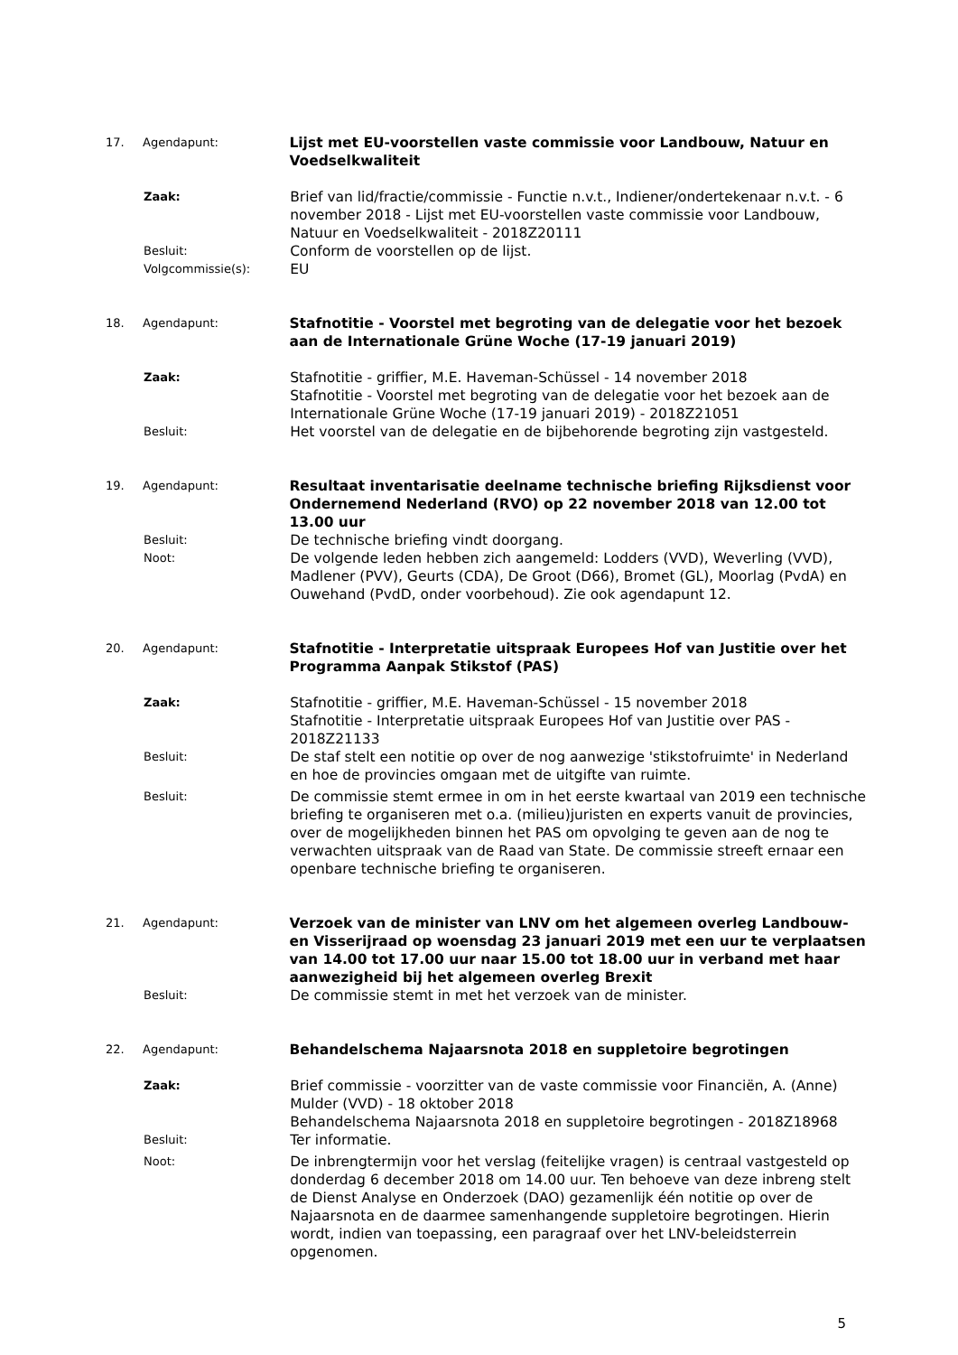17. Agendapunt:
Lijst met EU-voorstellen vaste commissie voor Landbouw, Natuur en Voedselkwaliteit
Zaak:
Brief van lid/fractie/commissie - Functie n.v.t., Indiener/ondertekenaar n.v.t. - 6 november 2018 - Lijst met EU-voorstellen vaste commissie voor Landbouw, Natuur en Voedselkwaliteit - 2018Z20111
Besluit:
Conform de voorstellen op de lijst.
Volgcommissie(s):
EU
18. Agendapunt:
Stafnotitie - Voorstel met begroting van de delegatie voor het bezoek aan de Internationale Grüne Woche (17-19 januari 2019)
Zaak:
Stafnotitie - griffier, M.E. Haveman-Schüssel - 14 november 2018
Stafnotitie - Voorstel met begroting van de delegatie voor het bezoek aan de Internationale Grüne Woche (17-19 januari 2019) - 2018Z21051
Besluit:
Het voorstel van de delegatie en de bijbehorende begroting zijn vastgesteld.
19. Agendapunt:
Resultaat inventarisatie deelname technische briefing Rijksdienst voor Ondernemend Nederland (RVO) op 22 november 2018 van 12.00 tot 13.00 uur
Besluit:
De technische briefing vindt doorgang.
Noot:
De volgende leden hebben zich aangemeld: Lodders (VVD), Weverling (VVD), Madlener (PVV), Geurts (CDA), De Groot (D66), Bromet (GL), Moorlag (PvdA) en Ouwehand (PvdD, onder voorbehoud). Zie ook agendapunt 12.
20. Agendapunt:
Stafnotitie - Interpretatie uitspraak Europees Hof van Justitie over het Programma Aanpak Stikstof (PAS)
Zaak:
Stafnotitie - griffier, M.E. Haveman-Schüssel - 15 november 2018
Stafnotitie - Interpretatie uitspraak Europees Hof van Justitie over PAS - 2018Z21133
Besluit:
De staf stelt een notitie op over de nog aanwezige 'stikstofruimte' in Nederland en hoe de provincies omgaan met de uitgifte van ruimte.
Besluit:
De commissie stemt ermee in om in het eerste kwartaal van 2019 een technische briefing te organiseren met o.a. (milieu)juristen en experts vanuit de provincies, over de mogelijkheden binnen het PAS om opvolging te geven aan de nog te verwachten uitspraak van de Raad van State. De commissie streeft ernaar een openbare technische briefing te organiseren.
21. Agendapunt:
Verzoek van de minister van LNV om het algemeen overleg Landbouw- en Visserijraad op woensdag 23 januari 2019 met een uur te verplaatsen van 14.00 tot 17.00 uur naar 15.00 tot 18.00 uur in verband met haar aanwezigheid bij het algemeen overleg Brexit
Besluit:
De commissie stemt in met het verzoek van de minister.
22. Agendapunt:
Behandelschema Najaarsnota 2018 en suppletoire begrotingen
Zaak:
Brief commissie - voorzitter van de vaste commissie voor Financiën, A. (Anne) Mulder (VVD) - 18 oktober 2018
Behandelschema Najaarsnota 2018 en suppletoire begrotingen - 2018Z18968
Besluit:
Ter informatie.
Noot:
De inbrengtermijn voor het verslag (feitelijke vragen) is centraal vastgesteld op donderdag 6 december 2018 om 14.00 uur. Ten behoeve van deze inbreng stelt de Dienst Analyse en Onderzoek (DAO) gezamenlijk één notitie op over de Najaarsnota en de daarmee samenhangende suppletoire begrotingen. Hierin wordt, indien van toepassing, een paragraaf over het LNV-beleidsterrein opgenomen.
5